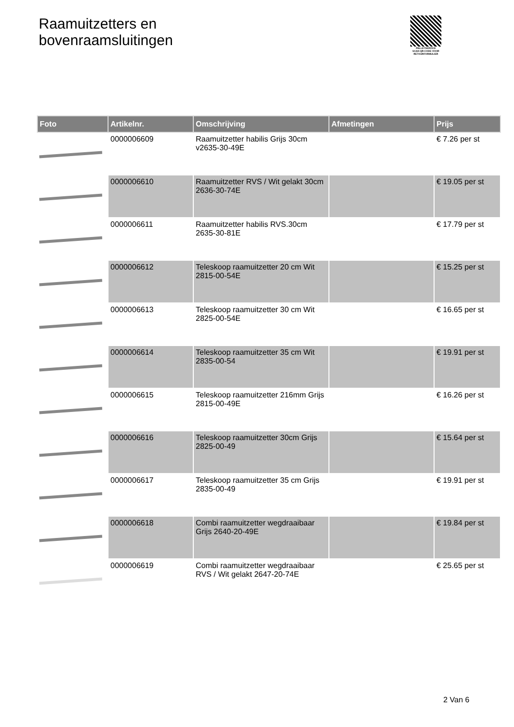Raamuitzetters en
bovenraamsluitingen
PALLETSERVICE
SCAN QR-CODE VOOR RETOURFORMULIER
| Foto | Artikelnr. | Omschrijving | Afmetingen | Prijs |
| --- | --- | --- | --- | --- |
| | 0000006609 | Raamuitzetter habilis Grijs 30cm v2635-30-49E | | € 7.26 per st |
| | 0000006610 | Raamuitzetter RVS / Wit gelakt 30cm 2636-30-74E | | € 19.05 per st |
| | 0000006611 | Raamuitzetter habilis RVS.30cm 2635-30-81E | | € 17.79 per st |
| | 0000006612 | Teleskoop raamuitzetter 20 cm Wit 2815-00-54E | | € 15.25 per st |
| | 0000006613 | Teleskoop raamuitzetter 30 cm Wit 2825-00-54E | | € 16.65 per st |
| | 0000006614 | Teleskoop raamuitzetter 35 cm Wit 2835-00-54 | | € 19.91 per st |
| | 0000006615 | Teleskoop raamuitzetter 216mm Grijs 2815-00-49E | | € 16.26 per st |
| | 0000006616 | Teleskoop raamuitzetter 30cm Grijs 2825-00-49 | | € 15.64 per st |
| | 0000006617 | Teleskoop raamuitzetter 35 cm Grijs 2835-00-49 | | € 19.91 per st |
| | 0000006618 | Combi raamuitzetter wegdraaibaar Grijs 2640-20-49E | | € 19.84 per st |
| | 0000006619 | Combi raamuitzetter wegdraaibaar RVS / Wit gelakt 2647-20-74E | | € 25.65 per st |
2 Van 6